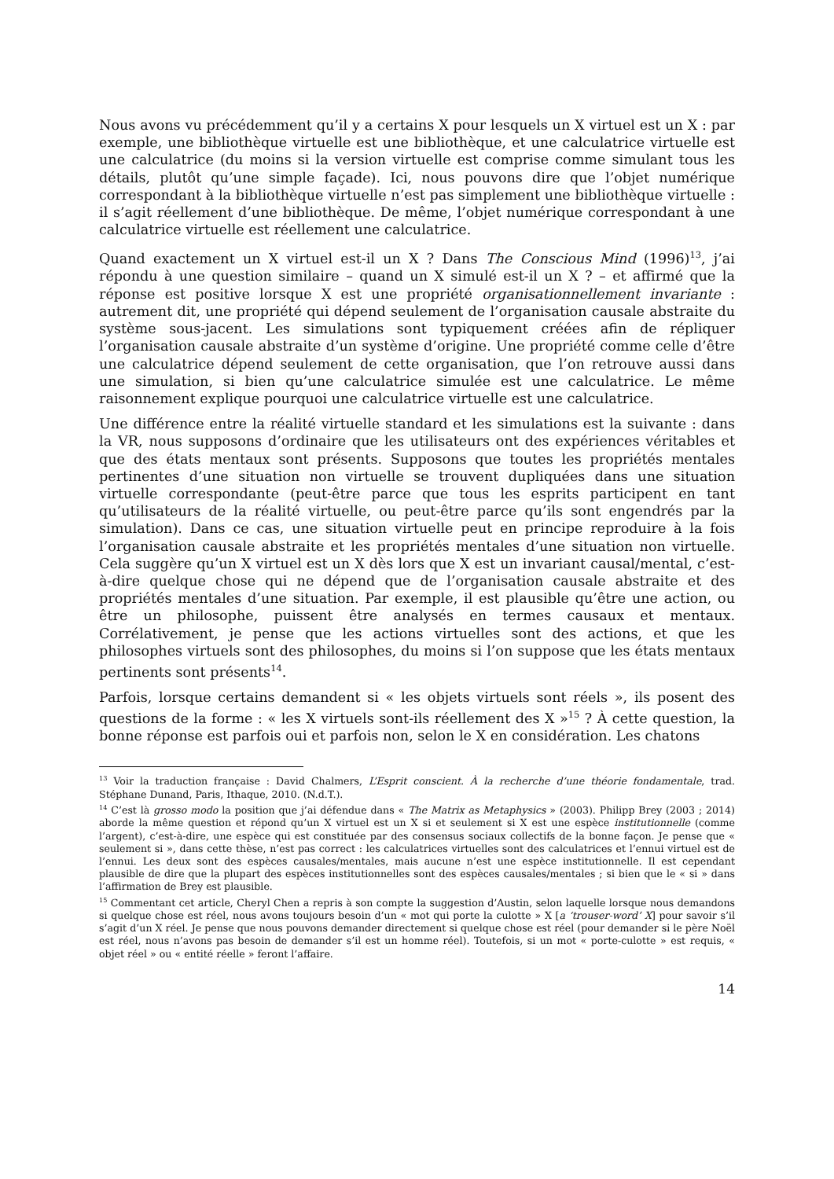Nous avons vu précédemment qu’il y a certains X pour lesquels un X virtuel est un X : par exemple, une bibliothèque virtuelle est une bibliothèque, et une calculatrice virtuelle est une calculatrice (du moins si la version virtuelle est comprise comme simulant tous les détails, plutôt qu’une simple façade). Ici, nous pouvons dire que l’objet numérique correspondant à la bibliothèque virtuelle n’est pas simplement une bibliothèque virtuelle : il s’agit réellement d’une bibliothèque. De même, l’objet numérique correspondant à une calculatrice virtuelle est réellement une calculatrice.
Quand exactement un X virtuel est-il un X ? Dans The Conscious Mind (1996)<sup>13</sup>, j’ai répondu à une question similaire – quand un X simulé est-il un X ? – et affirmé que la réponse est positive lorsque X est une propriété organisationnellement invariante : autrement dit, une propriété qui dépend seulement de l’organisation causale abstraite du système sous-jacent. Les simulations sont typiquement créées afin de répliquer l’organisation causale abstraite d’un système d’origine. Une propriété comme celle d’être une calculatrice dépend seulement de cette organisation, que l’on retrouve aussi dans une simulation, si bien qu’une calculatrice simulée est une calculatrice. Le même raisonnement explique pourquoi une calculatrice virtuelle est une calculatrice.
Une différence entre la réalité virtuelle standard et les simulations est la suivante : dans la VR, nous supposons d’ordinaire que les utilisateurs ont des expériences véritables et que des états mentaux sont présents. Supposons que toutes les propriétés mentales pertinentes d’une situation non virtuelle se trouvent dupliquées dans une situation virtuelle correspondante (peut-être parce que tous les esprits participent en tant qu’utilisateurs de la réalité virtuelle, ou peut-être parce qu’ils sont engendrés par la simulation). Dans ce cas, une situation virtuelle peut en principe reproduire à la fois l’organisation causale abstraite et les propriétés mentales d’une situation non virtuelle. Cela suggère qu’un X virtuel est un X dès lors que X est un invariant causal/mental, c’est-à-dire quelque chose qui ne dépend que de l’organisation causale abstraite et des propriétés mentales d’une situation. Par exemple, il est plausible qu’être une action, ou être un philosophe, puissent être analysés en termes causaux et mentaux. Corrélativement, je pense que les actions virtuelles sont des actions, et que les philosophes virtuels sont des philosophes, du moins si l’on suppose que les états mentaux pertinents sont présents<sup>14</sup>.
Parfois, lorsque certains demandent si « les objets virtuels sont réels », ils posent des questions de la forme : « les X virtuels sont-ils réellement des X »<sup>15</sup> ? À cette question, la bonne réponse est parfois oui et parfois non, selon le X en considération. Les chatons
<sup>13</sup> Voir la traduction française : David Chalmers, L’Esprit conscient. À la recherche d’une théorie fondamentale, trad. Stéphane Dunand, Paris, Ithaque, 2010. (N.d.T.).
<sup>14</sup> C’est là grosso modo la position que j’ai défendue dans « The Matrix as Metaphysics » (2003). Philipp Brey (2003 ; 2014) aborde la même question et répond qu’un X virtuel est un X si et seulement si X est une espèce institutionnelle (comme l’argent), c’est-à-dire, une espèce qui est constituée par des consensus sociaux collectifs de la bonne façon. Je pense que « seulement si », dans cette thèse, n’est pas correct : les calculatrices virtuelles sont des calculatrices et l’ennui virtuel est de l’ennui. Les deux sont des espèces causales/mentales, mais aucune n’est une espèce institutionnelle. Il est cependant plausible de dire que la plupart des espèces institutionnelles sont des espèces causales/mentales ; si bien que le « si » dans l’affirmation de Brey est plausible.
<sup>15</sup> Commentant cet article, Cheryl Chen a repris à son compte la suggestion d’Austin, selon laquelle lorsque nous demandons si quelque chose est réel, nous avons toujours besoin d’un « mot qui porte la culotte » X [a ‘trouser-word’ X] pour savoir s’il s’agit d’un X réel. Je pense que nous pouvons demander directement si quelque chose est réel (pour demander si le père Noël est réel, nous n’avons pas besoin de demander s’il est un homme réel). Toutefois, si un mot « porte-culotte » est requis, « objet réel » ou « entité réelle » feront l’affaire.
14